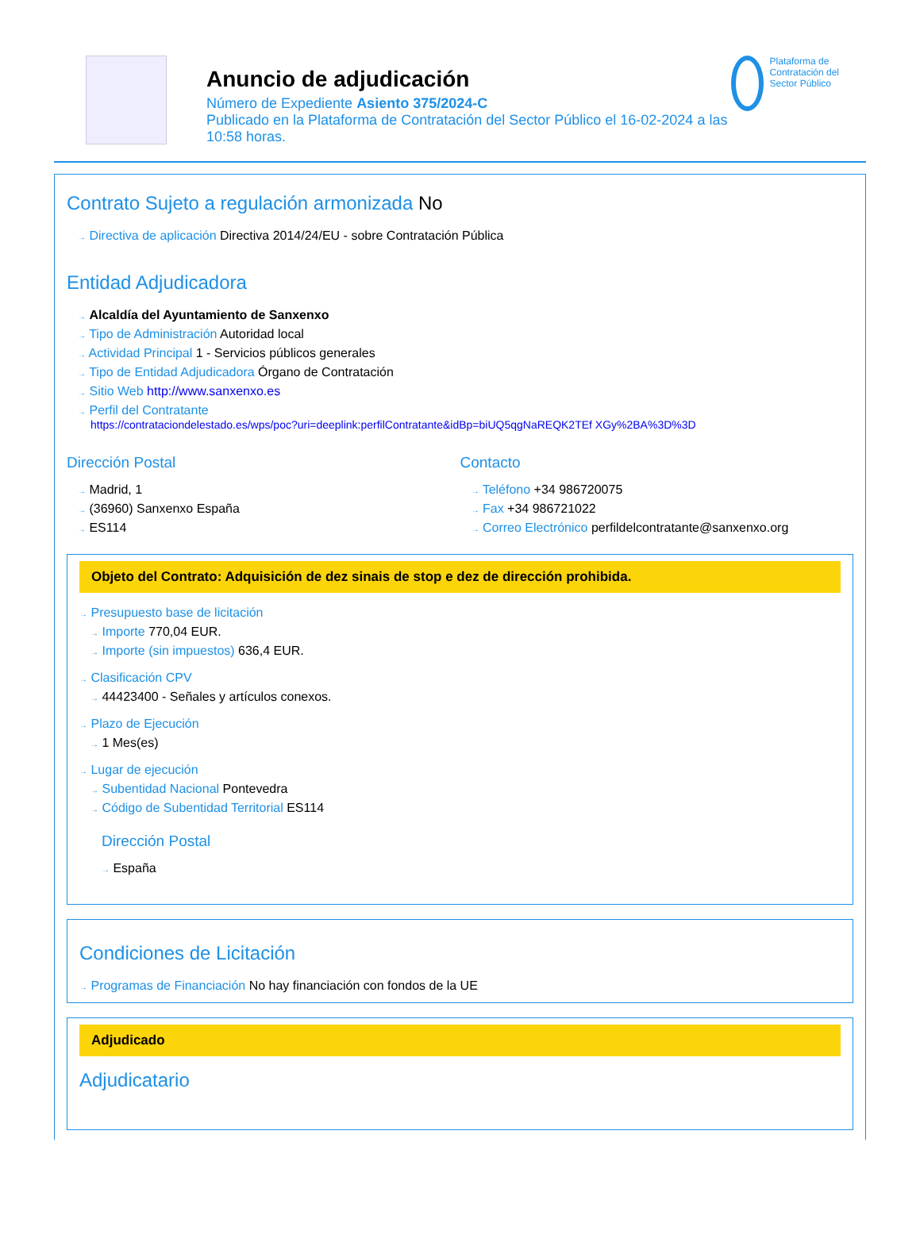Anuncio de adjudicación
Número de Expediente Asiento 375/2024-C
Publicado en la Plataforma de Contratación del Sector Público el 16-02-2024 a las 10:58 horas.
Plataforma de Contratación del Sector Público
Contrato Sujeto a regulación armonizada No
→ Directiva de aplicación Directiva 2014/24/EU - sobre Contratación Pública
Entidad Adjudicadora
→ Alcaldía del Ayuntamiento de Sanxenxo
→ Tipo de Administración Autoridad local
→ Actividad Principal 1 - Servicios públicos generales
→ Tipo de Entidad Adjudicadora Órgano de Contratación
→ Sitio Web http://www.sanxenxo.es
→ Perfil del Contratante
https://contrataciondelestado.es/wps/poc?uri=deeplink:perfilContratante&idBp=biUQ5qgNaREQK2TEf XGy%2BA%3D%3D
Dirección Postal
→ Madrid, 1
→ (36960) Sanxenxo España
→ ES114
Contacto
→ Teléfono +34 986720075
→ Fax +34 986721022
→ Correo Electrónico perfildelcontratante@sanxenxo.org
Objeto del Contrato: Adquisición de dez sinais de stop e dez de dirección prohibida.
→ Presupuesto base de licitación
→ Importe 770,04 EUR.
→ Importe (sin impuestos) 636,4 EUR.
→ Clasificación CPV
→ 44423400 - Señales y artículos conexos.
→ Plazo de Ejecución
→ 1 Mes(es)
→ Lugar de ejecución
→ Subentidad Nacional Pontevedra
→ Código de Subentidad Territorial ES114
Dirección Postal
→ España
Condiciones de Licitación
→ Programas de Financiación No hay financiación con fondos de la UE
Adjudicado
Adjudicatario